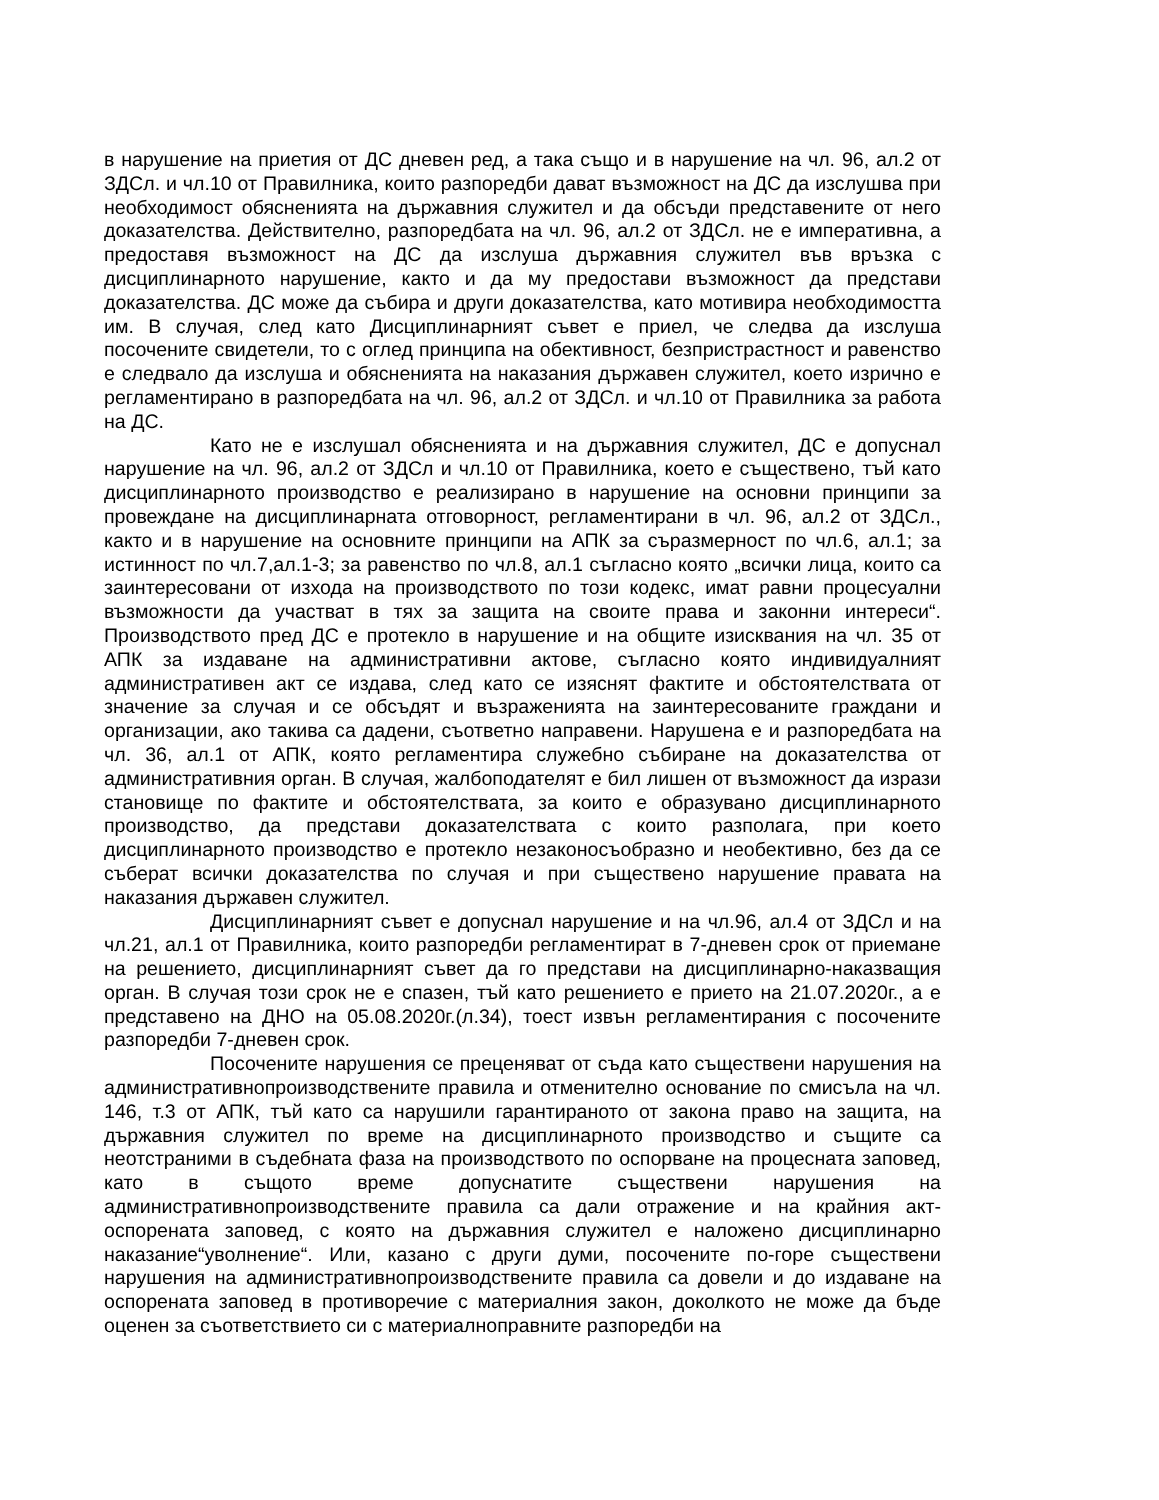в нарушение на приетия от ДС дневен ред, а така също и в нарушение на чл. 96, ал.2 от ЗДСл. и чл.10 от Правилника, които разпоредби дават възможност на ДС да изслушва при необходимост обясненията на държавния служител и да обсъди представените от него доказателства. Действително, разпоредбата на чл. 96, ал.2 от ЗДСл. не е императивна, а предоставя възможност на ДС да изслуша държавния служител във връзка с дисциплинарното нарушение, както и да му предостави възможност да представи доказателства. ДС може да събира и други доказателства, като мотивира необходимостта им. В случая, след като Дисциплинарният съвет е приел, че следва да изслуша посочените свидетели, то с оглед принципа на обективност, безпристрастност и равенство е следвало да изслуша и обясненията на наказания държавен служител, което изрично е регламентирано в разпоредбата на чл. 96, ал.2 от ЗДСл. и чл.10 от Правилника за работа на ДС.
Като не е изслушал обясненията и на държавния служител, ДС е допуснал нарушение на чл. 96, ал.2 от ЗДСл и чл.10 от Правилника, което е съществено, тъй като дисциплинарното производство е реализирано в нарушение на основни принципи за провеждане на дисциплинарната отговорност, регламентирани в чл. 96, ал.2 от ЗДСл., както и в нарушение на основните принципи на АПК за съразмерност по чл.6, ал.1; за истинност по чл.7,ал.1-3; за равенство по чл.8, ал.1 съгласно която „всички лица, които са заинтересовани от изхода на производството по този кодекс, имат равни процесуални възможности да участват в тях за защита на своите права и законни интереси“. Производството пред ДС е протекло в нарушение и на общите изисквания на чл. 35 от АПК за издаване на административни актове, съгласно която индивидуалният административен акт се издава, след като се изяснят фактите и обстоятелствата от значение за случая и се обсъдят и възраженията на заинтересованите граждани и организации, ако такива са дадени, съответно направени. Нарушена е и разпоредбата на чл. 36, ал.1 от АПК, която регламентира служебно събиране на доказателства от административния орган. В случая, жалбоподателят е бил лишен от възможност да изрази становище по фактите и обстоятелствата, за които е образувано дисциплинарното производство, да представи доказателствата с които разполага, при което дисциплинарното производство е протекло незаконосъобразно и необективно, без да се съберат всички доказателства по случая и при съществено нарушение правата на наказания държавен служител.
Дисциплинарният съвет е допуснал нарушение и на чл.96, ал.4 от ЗДСл и на чл.21, ал.1 от Правилника, които разпоредби регламентират в 7-дневен срок от приемане на решението, дисциплинарният съвет да го представи на дисциплинарно-наказващия орган. В случая този срок не е спазен, тъй като решението е прието на 21.07.2020г., а е представено на ДНО на 05.08.2020г.(л.34), тоест извън регламентирания с посочените разпоредби 7-дневен срок.
Посочените нарушения се преценяват от съда като съществени нарушения на административнопроизводствените правила и отменително основание по смисъла на чл. 146, т.3 от АПК, тъй като са нарушили гарантираното от закона право на защита, на държавния служител по време на дисциплинарното производство и същите са неотстраними в съдебната фаза на производството по оспорване на процесната заповед, като в същото време допуснатите съществени нарушения на административнопроизводствените правила са дали отражение и на крайния акт- оспорената заповед, с която на държавния служител е наложено дисциплинарно наказание“уволнение“. Или, казано с други думи, посочените по-горе съществени нарушения на административнопроизводствените правила са довели и до издаване на оспорената заповед в противоречие с материалния закон, доколкото не може да бъде оценен за съответствието си с материалноправните разпоредби на